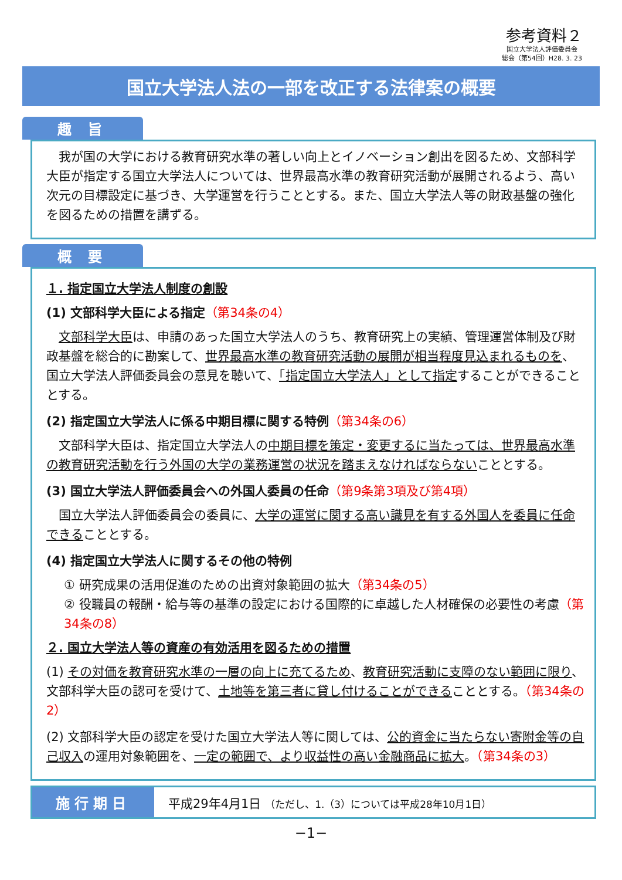参考資料２
国立大学法人評価委員会
総会（第54回）H28. 3. 23
国立大学法人法の一部を改正する法律案の概要
趣 旨
我が国の大学における教育研究水準の著しい向上とイノベーション創出を図るため、文部科学大臣が指定する国立大学法人については、世界最高水準の教育研究活動が展開されるよう、高い次元の目標設定に基づき、大学運営を行うこととする。また、国立大学法人等の財政基盤の強化を図るための措置を講ずる。
概 要
１. 指定国立大学法人制度の創設
(1) 文部科学大臣による指定（第34条の4）
文部科学大臣は、申請のあった国立大学法人のうち、教育研究上の実績、管理運営体制及び財政基盤を総合的に勘案して、世界最高水準の教育研究活動の展開が相当程度見込まれるものを、国立大学法人評価委員会の意見を聴いて、「指定国立大学法人」として指定することができることとする。
(2) 指定国立大学法人に係る中期目標に関する特例（第34条の6）
文部科学大臣は、指定国立大学法人の中期目標を策定・変更するに当たっては、世界最高水準の教育研究活動を行う外国の大学の業務運営の状況を踏まえなければならないこととする。
(3) 国立大学法人評価委員会への外国人委員の任命（第9条第3項及び第4項）
国立大学法人評価委員会の委員に、大学の運営に関する高い識見を有する外国人を委員に任命できることとする。
(4) 指定国立大学法人に関するその他の特例
① 研究成果の活用促進のための出資対象範囲の拡大（第34条の5）
② 役職員の報酬・給与等の基準の設定における国際的に卓越した人材確保の必要性の考慮（第34条の8）
２. 国立大学法人等の資産の有効活用を図るための措置
(1) その対価を教育研究水準の一層の向上に充てるため、教育研究活動に支障のない範囲に限り、文部科学大臣の認可を受けて、土地等を第三者に貸し付けることができることとする。（第34条の2）
(2) 文部科学大臣の認定を受けた国立大学法人等に関しては、公的資金に当たらない寄附金等の自己収入の運用対象範囲を、一定の範囲で、より収益性の高い金融商品に拡大。（第34条の3）
施行期日
平成29年4月1日 （ただし、1.（3）については平成28年10月1日）
−1−